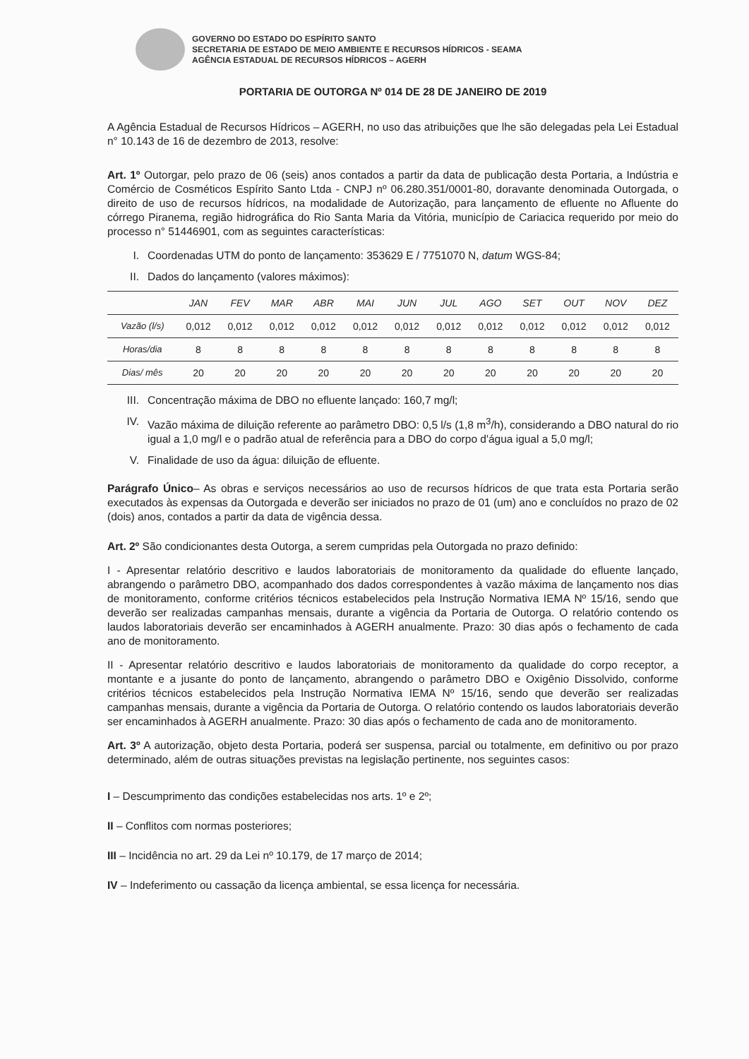GOVERNO DO ESTADO DO ESPÍRITO SANTO
SECRETARIA DE ESTADO DE MEIO AMBIENTE E RECURSOS HÍDRICOS - SEAMA
AGÊNCIA ESTADUAL DE RECURSOS HÍDRICOS – AGERH
PORTARIA DE OUTORGA Nº 014 DE 28 DE JANEIRO DE 2019
A Agência Estadual de Recursos Hídricos – AGERH, no uso das atribuições que lhe são delegadas pela Lei Estadual n° 10.143 de 16 de dezembro de 2013, resolve:
Art. 1º Outorgar, pelo prazo de 06 (seis) anos contados a partir da data de publicação desta Portaria, a Indústria e Comércio de Cosméticos Espírito Santo Ltda - CNPJ nº 06.280.351/0001-80, doravante denominada Outorgada, o direito de uso de recursos hídricos, na modalidade de Autorização, para lançamento de efluente no Afluente do córrego Piranema, região hidrográfica do Rio Santa Maria da Vitória, município de Cariacica requerido por meio do processo n° 51446901, com as seguintes características:
I. Coordenadas UTM do ponto de lançamento: 353629 E / 7751070 N, datum WGS-84;
II. Dados do lançamento (valores máximos):
| | JAN | FEV | MAR | ABR | MAI | JUN | JUL | AGO | SET | OUT | NOV | DEZ |
| --- | --- | --- | --- | --- | --- | --- | --- | --- | --- | --- | --- | --- |
| Vazão (l/s) | 0,012 | 0,012 | 0,012 | 0,012 | 0,012 | 0,012 | 0,012 | 0,012 | 0,012 | 0,012 | 0,012 | 0,012 |
| Horas/dia | 8 | 8 | 8 | 8 | 8 | 8 | 8 | 8 | 8 | 8 | 8 | 8 |
| Dias/ mês | 20 | 20 | 20 | 20 | 20 | 20 | 20 | 20 | 20 | 20 | 20 | 20 |
III. Concentração máxima de DBO no efluente lançado: 160,7 mg/l;
IV. Vazão máxima de diluição referente ao parâmetro DBO: 0,5 l/s (1,8 m<sup>3</sup>/h), considerando a DBO natural do rio igual a 1,0 mg/l e o padrão atual de referência para a DBO do corpo d'água igual a 5,0 mg/l;
V. Finalidade de uso da água: diluição de efluente.
Parágrafo Único– As obras e serviços necessários ao uso de recursos hídricos de que trata esta Portaria serão executados às expensas da Outorgada e deverão ser iniciados no prazo de 01 (um) ano e concluídos no prazo de 02 (dois) anos, contados a partir da data de vigência dessa.
Art. 2º São condicionantes desta Outorga, a serem cumpridas pela Outorgada no prazo definido:
I - Apresentar relatório descritivo e laudos laboratoriais de monitoramento da qualidade do efluente lançado, abrangendo o parâmetro DBO, acompanhado dos dados correspondentes à vazão máxima de lançamento nos dias de monitoramento, conforme critérios técnicos estabelecidos pela Instrução Normativa IEMA Nº 15/16, sendo que deverão ser realizadas campanhas mensais, durante a vigência da Portaria de Outorga. O relatório contendo os laudos laboratoriais deverão ser encaminhados à AGERH anualmente. Prazo: 30 dias após o fechamento de cada ano de monitoramento.
II - Apresentar relatório descritivo e laudos laboratoriais de monitoramento da qualidade do corpo receptor, a montante e a jusante do ponto de lançamento, abrangendo o parâmetro DBO e Oxigênio Dissolvido, conforme critérios técnicos estabelecidos pela Instrução Normativa IEMA Nº 15/16, sendo que deverão ser realizadas campanhas mensais, durante a vigência da Portaria de Outorga. O relatório contendo os laudos laboratoriais deverão ser encaminhados à AGERH anualmente. Prazo: 30 dias após o fechamento de cada ano de monitoramento.
Art. 3º A autorização, objeto desta Portaria, poderá ser suspensa, parcial ou totalmente, em definitivo ou por prazo determinado, além de outras situações previstas na legislação pertinente, nos seguintes casos:
I – Descumprimento das condições estabelecidas nos arts. 1º e 2º;
II – Conflitos com normas posteriores;
III – Incidência no art. 29 da Lei nº 10.179, de 17 março de 2014;
IV – Indeferimento ou cassação da licença ambiental, se essa licença for necessária.